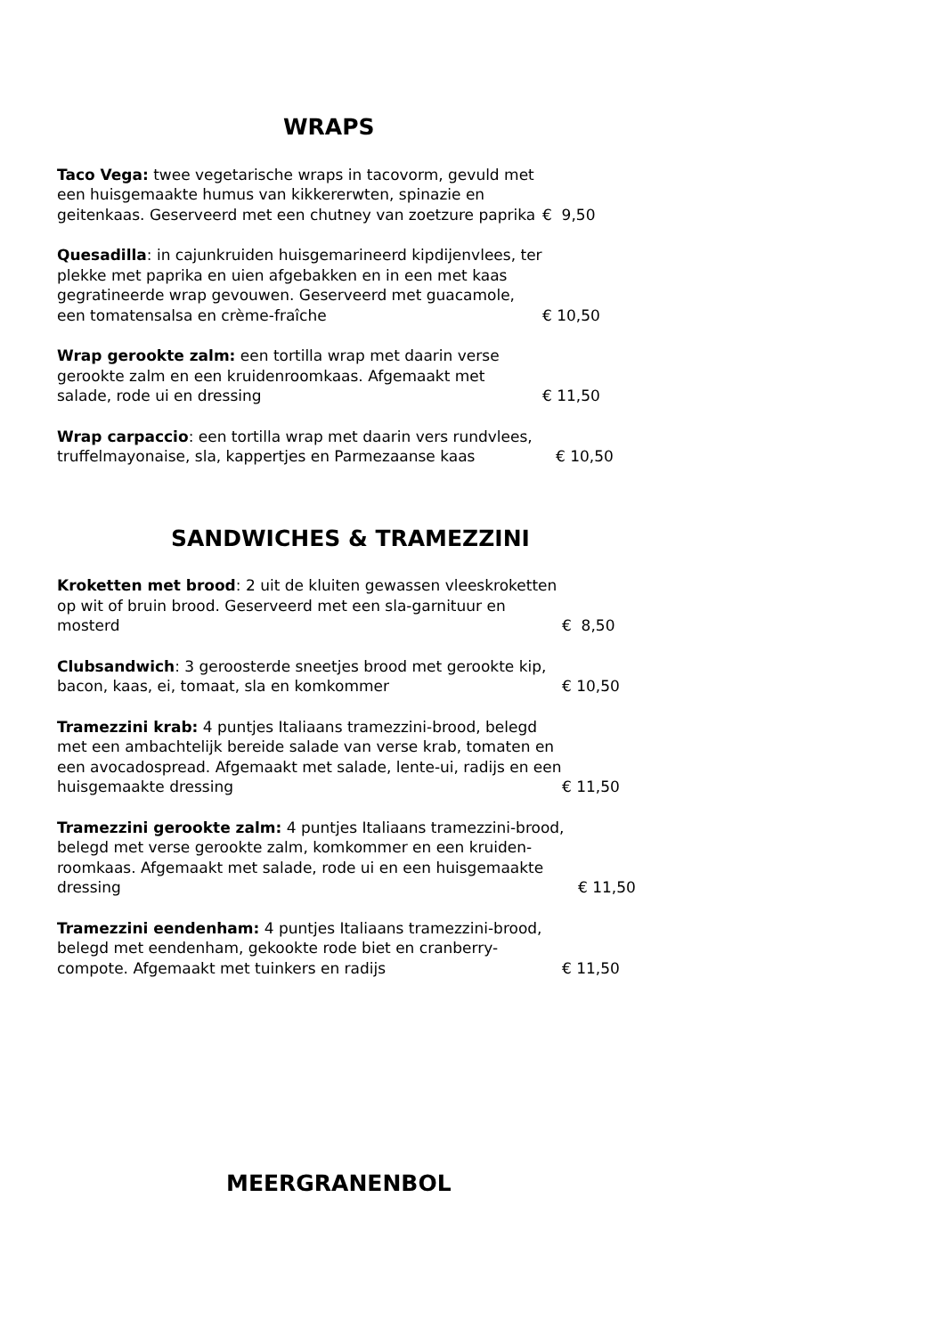WRAPS
Taco Vega: twee vegetarische wraps in tacovorm, gevuld met een huisgemaakte humus van kikkererwten, spinazie en geitenkaas. Geserveerd met een chutney van zoetzure paprika
€ 9,50
Quesadilla: in cajunkruiden huisgemarineerd kipdijenvlees, ter plekke met paprika en uien afgebakken en in een met kaas gegratineerde wrap gevouwen. Geserveerd met guacamole, een tomatensalsa en crème-fraîche
€ 10,50
Wrap gerookte zalm: een tortilla wrap met daarin verse gerookte zalm en een kruidenroomkaas. Afgemaakt met salade, rode ui en dressing
€ 11,50
Wrap carpaccio: een tortilla wrap met daarin vers rundvlees, truffelmayonaise, sla, kappertjes en Parmezaanse kaas
€ 10,50
SANDWICHES & TRAMEZZINI
Kroketten met brood: 2 uit de kluiten gewassen vleeskroketten op wit of bruin brood. Geserveerd met een sla-garnituur en mosterd
€ 8,50
Clubsandwich: 3 geroosterde sneetjes brood met gerookte kip, bacon, kaas, ei, tomaat, sla en komkommer
€ 10,50
Tramezzini krab: 4 puntjes Italiaans tramezzini-brood, belegd met een ambachtelijk bereide salade van verse krab, tomaten en een avocadospread. Afgemaakt met salade, lente-ui, radijs en een huisgemaakte dressing
€ 11,50
Tramezzini gerookte zalm: 4 puntjes Italiaans tramezzini-brood, belegd met verse gerookte zalm, komkommer en een kruiden-roomkaas. Afgemaakt met salade, rode ui en een huisgemaakte dressing
€ 11,50
Tramezzini eendenham: 4 puntjes Italiaans tramezzini-brood, belegd met eendenham, gekookte rode biet en cranberry-compote. Afgemaakt met tuinkers en radijs
€ 11,50
MEERGRANENBOL